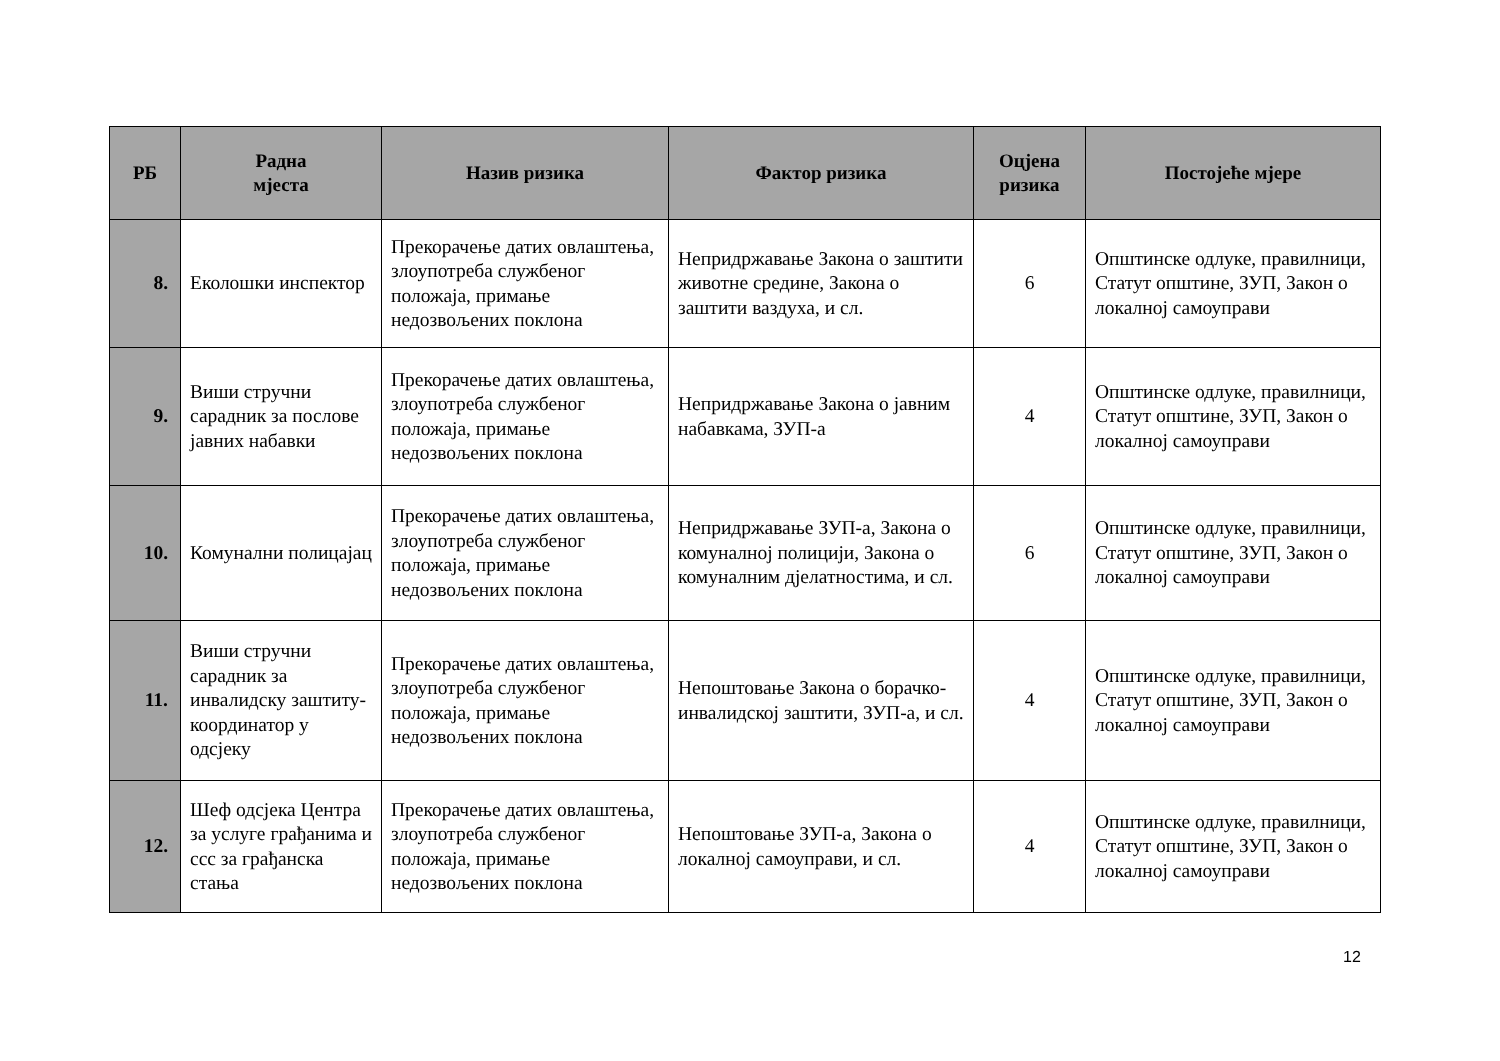| РБ | Радна мјеста | Назив ризика | Фактор ризика | Оцјена ризика | Постојеће мјере |
| --- | --- | --- | --- | --- | --- |
| 8. | Еколошки инспектор | Прекорачење датих овлаштења, злоупотреба службеног положаја, примање недозвољених поклона | Непридржавање Закона о заштити животне средине, Закона о заштити ваздуха, и сл. | 6 | Општинске одлуке, правилници, Статут општине, ЗУП, Закон о локалној самоуправи |
| 9. | Виши стручни сарадник за послове јавних набавки | Прекорачење датих овлаштења, злоупотреба службеног положаја, примање недозвољених поклона | Непридржавање Закона о јавним набавкама, ЗУП-а | 4 | Општинске одлуке, правилници, Статут општине, ЗУП, Закон о локалној самоуправи |
| 10. | Комунални полицајац | Прекорачење датих овлаштења, злоупотреба службеног положаја, примање недозвољених поклона | Непридржавање ЗУП-а, Закона о комуналној полицији, Закона о комуналним дјелатностима, и сл. | 6 | Општинске одлуке, правилници, Статут општине, ЗУП, Закон о локалној самоуправи |
| 11. | Виши стручни сарадник за инвалидску заштиту-координатор у одсјеку | Прекорачење датих овлаштења, злоупотреба службеног положаја, примање недозвољених поклона | Непоштовање Закона о борачко- инвалидској заштити, ЗУП-а, и сл. | 4 | Општинске одлуке, правилници, Статут општине, ЗУП, Закон о локалној самоуправи |
| 12. | Шеф одсјека Центра за услуге грађанима и ссс за грађанска стања | Прекорачење датих овлаштења, злоупотреба службеног положаја, примање недозвољених поклона | Непоштовање ЗУП-а, Закона о локалној самоуправи, и сл. | 4 | Општинске одлуке, правилници, Статут општине, ЗУП, Закон о локалној самоуправи |
12